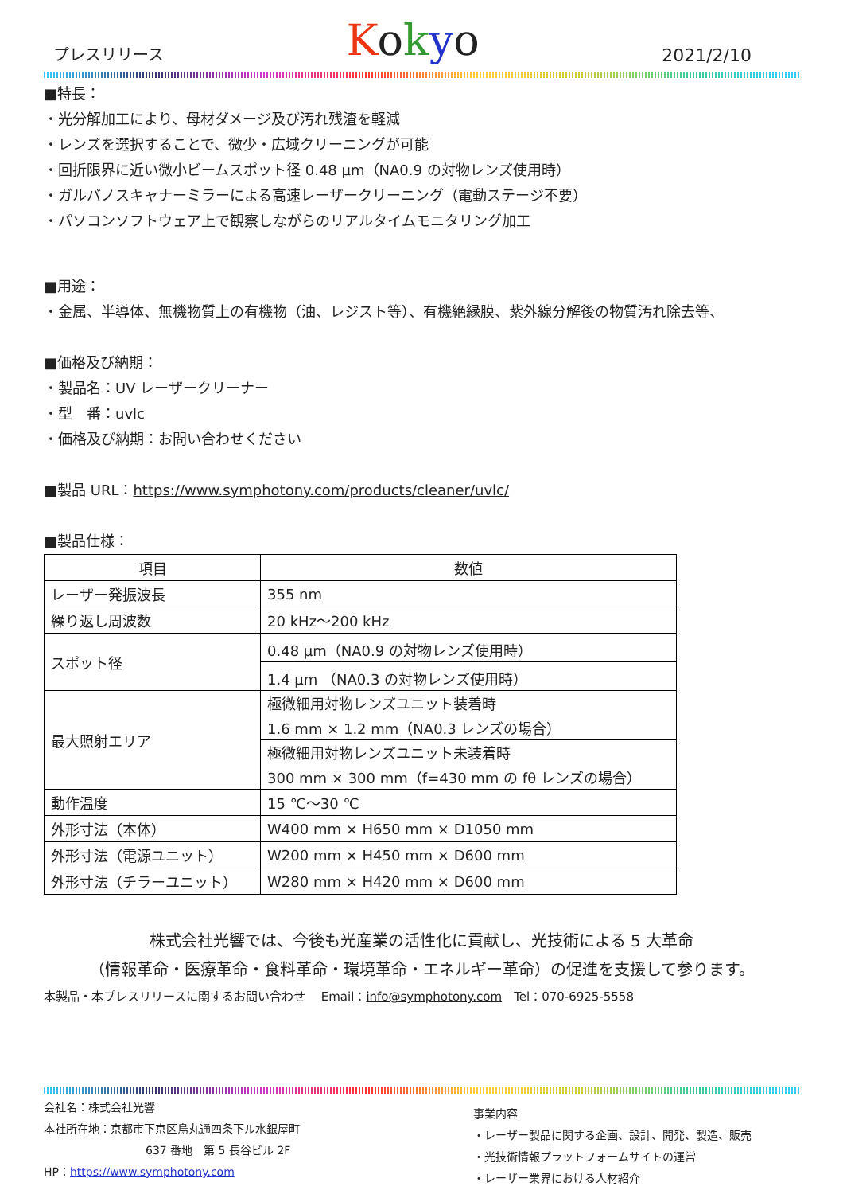プレスリリース Kokyo 2021/2/10
■特長：
・光分解加工により、母材ダメージ及び汚れ残渣を軽減
・レンズを選択することで、微少・広域クリーニングが可能
・回折限界に近い微小ビームスポット径 0.48 μm（NA0.9 の対物レンズ使用時）
・ガルバノスキャナーミラーによる高速レーザークリーニング（電動ステージ不要）
・パソコンソフトウェア上で観察しながらのリアルタイムモニタリング加工
■用途：
・金属、半導体、無機物質上の有機物（油、レジスト等）、有機絶縁膜、紫外線分解後の物質汚れ除去等、
■価格及び納期：
・製品名：UV レーザークリーナー
・型　番：uvlc
・価格及び納期：お問い合わせください
■製品 URL：https://www.symphotony.com/products/cleaner/uvlc/
■製品仕様：
| 項目 | 数値 |
| --- | --- |
| レーザー発振波長 | 355 nm |
| 繰り返し周波数 | 20 kHz～200 kHz |
| スポット径 | 0.48 μm（NA0.9 の対物レンズ使用時） |
| | 1.4 μm （NA0.3 の対物レンズ使用時） |
| 最大照射エリア | 極微細用対物レンズユニット装着時 1.6 mm × 1.2 mm（NA0.3 レンズの場合） |
| | 極微細用対物レンズユニット未装着時 300 mm × 300 mm（f=430 mm の fθ レンズの場合） |
| 動作温度 | 15 ℃～30 ℃ |
| 外形寸法（本体） | W400 mm × H650 mm × D1050 mm |
| 外形寸法（電源ユニット） | W200 mm × H450 mm × D600 mm |
| 外形寸法（チラーユニット） | W280 mm × H420 mm × D600 mm |
株式会社光響では、今後も光産業の活性化に貢献し、光技術による 5 大革命
（情報革命・医療革命・食料革命・環境革命・エネルギー革命）の促進を支援して参ります。
本製品・本プレスリリースに関するお問い合わせ　 Email：info@symphotony.com　Tel：070-6925-5558
会社名：株式会社光響
本社所在地：京都市下京区烏丸通四条下ル水銀屋町
637 番地　第 5 長谷ビル 2F
HP：https://www.symphotony.com
事業内容
・レーザー製品に関する企画、設計、開発、製造、販売
・光技術情報プラットフォームサイトの運営
・レーザー業界における人材紹介